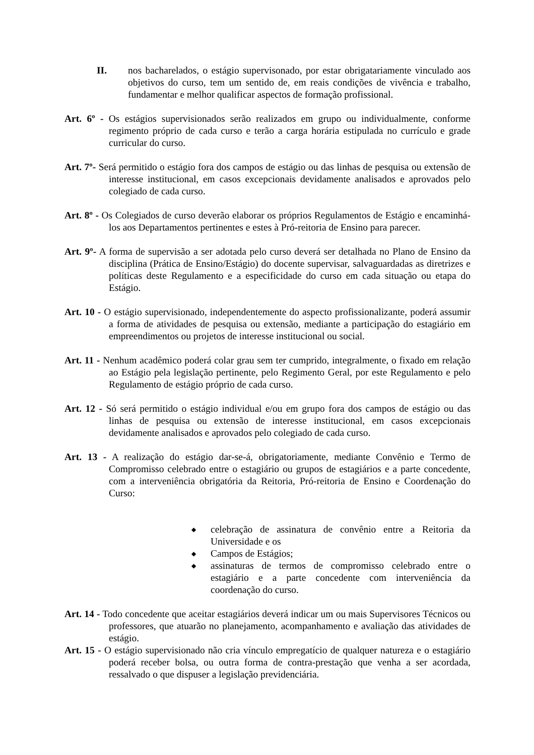II. nos bacharelados, o estágio supervisonado, por estar obrigatariamente vinculado aos objetivos do curso, tem um sentido de, em reais condições de vivência e trabalho, fundamentar e melhor qualificar aspectos de formação profissional.
Art. 6º - Os estágios supervisionados serão realizados em grupo ou individualmente, conforme regimento próprio de cada curso e terão a carga horária estipulada no currículo e grade curricular do curso.
Art. 7º- Será permitido o estágio fora dos campos de estágio ou das linhas de pesquisa ou extensão de interesse institucional, em casos excepcionais devidamente analisados e aprovados pelo colegiado de cada curso.
Art. 8º - Os Colegiados de curso deverão elaborar os próprios Regulamentos de Estágio e encaminhá-los aos Departamentos pertinentes e estes à Pró-reitoria de Ensino para parecer.
Art. 9º- A forma de supervisão a ser adotada pelo curso deverá ser detalhada no Plano de Ensino da disciplina (Prática de Ensino/Estágio) do docente supervisar, salvaguardadas as diretrizes e políticas deste Regulamento e a especificidade do curso em cada situação ou etapa do Estágio.
Art. 10 - O estágio supervisionado, independentemente do aspecto profissionalizante, poderá assumir a forma de atividades de pesquisa ou extensão, mediante a participação do estagiário em empreendimentos ou projetos de interesse institucional ou social.
Art. 11 - Nenhum acadêmico poderá colar grau sem ter cumprido, integralmente, o fixado em relação ao Estágio pela legislação pertinente, pelo Regimento Geral, por este Regulamento e pelo Regulamento de estágio próprio de cada curso.
Art. 12 - Só será permitido o estágio individual e/ou em grupo fora dos campos de estágio ou das linhas de pesquisa ou extensão de interesse institucional, em casos excepcionais devidamente analisados e aprovados pelo colegiado de cada curso.
Art. 13 - A realização do estágio dar-se-á, obrigatoriamente, mediante Convênio e Termo de Compromisso celebrado entre o estagiário ou grupos de estagiários e a parte concedente, com a interveniência obrigatória da Reitoria, Pró-reitoria de Ensino e Coordenação do Curso:
◆ celebração de assinatura de convênio entre a Reitoria da Universidade e os
◆ Campos de Estágios;
◆ assinaturas de termos de compromisso celebrado entre o estagiário e a parte concedente com interveniência da coordenação do curso.
Art. 14 - Todo concedente que aceitar estagiários deverá indicar um ou mais Supervisores Técnicos ou professores, que atuarão no planejamento, acompanhamento e avaliação das atividades de estágio.
Art. 15 - O estágio supervisionado não cria vínculo empregatício de qualquer natureza e o estagiário poderá receber bolsa, ou outra forma de contra-prestação que venha a ser acordada, ressalvado o que dispuser a legislação previdenciária.